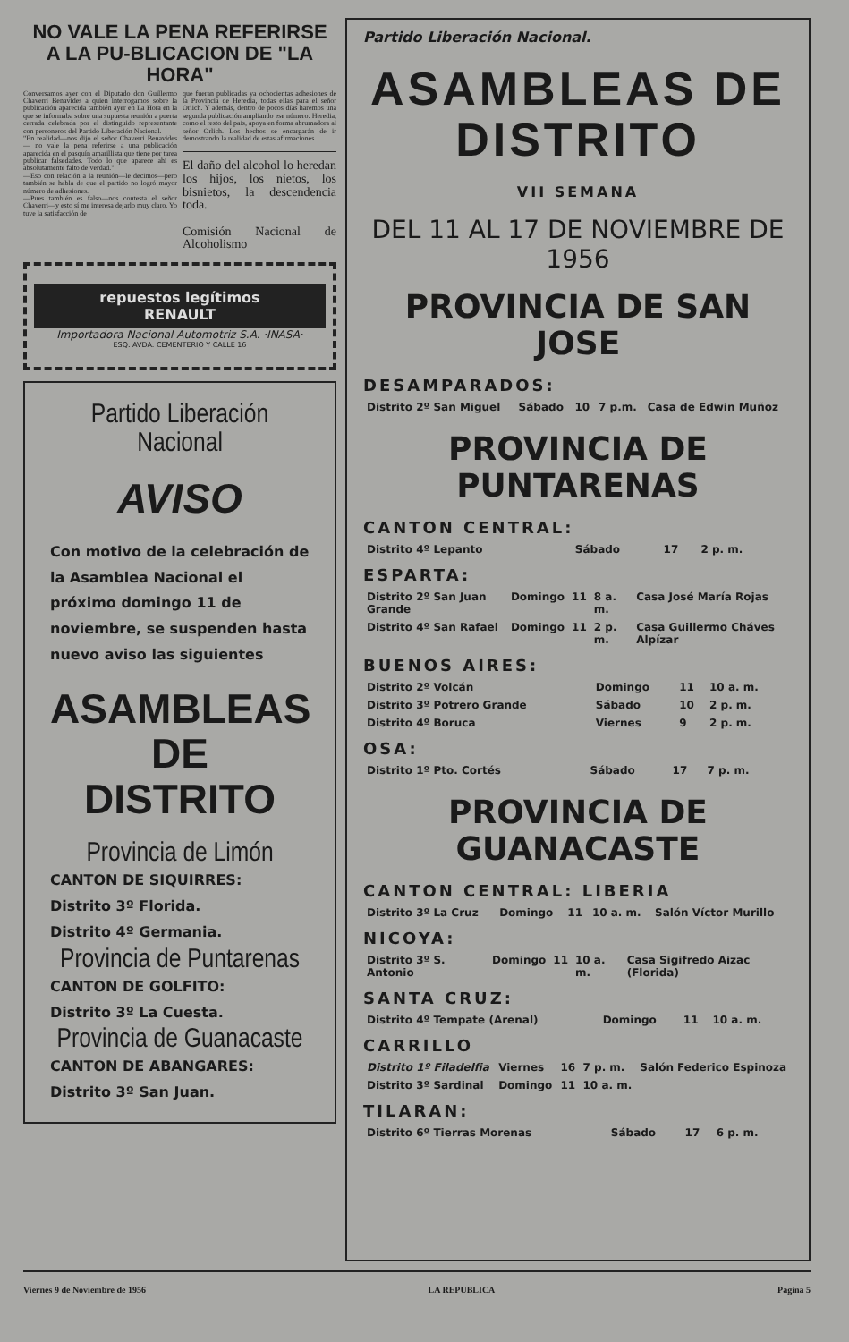NO VALE LA PENA REFERIRSE A LA PU-BLICACION DE "LA HORA"
Conversamos ayer con el Diputado don Guillermo Chaverri Benavides a quien interrogamos sobre la publicación aparecida también ayer en La Hora en la que se informaba sobre una supuesta reunión a puerta cerrada celebrada por el distinguido representante con personeros del Partido Liberación Nacional.
"En realidad—nos dijo el señor Chaverri Benavides— no vale la pena referirse a una publicación aparecida en el pasquín amarillista que tiene por tarea publicar falsedades. Todo lo que aparece ahí es absolutamente falto de verdad."
—Eso con relación a la reunión—le decimos—pero también se habla de que el partido no logró mayor número de adhesiones.
—Pues también es falso—nos contesta el señor Chaverri—y esto sí me interesa dejarlo muy claro. Yo tuve la satisfacción de
que fueran publicadas ya ochocientas adhesiones de la Provincia de Heredia, todas ellas para el señor Orlich. Y además, dentro de pocos días haremos una segunda publicación ampliando ese número. Heredia, como el resto del país, apoya en forma abrumadora al señor Orlich. Los hechos se encargarán de ir demostrando la realidad de estas afirmaciones.
El daño del alcohol lo heredan los hijos, los nietos, los bisnietos, la descendencia toda.
Comisión Nacional de Alcoholismo
repuestos legítimos
RENAULT
Importadora Nacional Automotriz S.A. ·INASA·
ESQ. AVDA. CEMENTERIO Y CALLE 16
Partido Liberación Nacional
AVISO
Con motivo de la celebración de la Asamblea Nacional el próximo domingo 11 de noviembre, se suspenden hasta nuevo aviso las siguientes
ASAMBLEAS DE DISTRITO
Provincia de Limón
CANTON DE SIQUIRRES:
Distrito 3º Florida.
Distrito 4º Germania.
Provincia de Puntarenas
CANTON DE GOLFITO:
Distrito 3º La Cuesta.
Provincia de Guanacaste
CANTON DE ABANGARES:
Distrito 3º San Juan.
Partido Liberación Nacional.
ASAMBLEAS DE DISTRITO
VII SEMANA
DEL 11 AL 17 DE NOVIEMBRE DE 1956
PROVINCIA DE SAN JOSE
DESAMPARADOS:
| Distrito 2º San Miguel | Sábado | 10 | 7 p.m. | Casa de Edwin Muñoz |
PROVINCIA DE PUNTARENAS
CANTON CENTRAL:
| Distrito 4º Lepanto | Sábado | 17 | 2 p. m. | |
ESPARTA:
| Distrito 2º San Juan Grande | Domingo | 11 | 8 a. m. | Casa José María Rojas |
| Distrito 4º San Rafael | Domingo | 11 | 2 p. m. | Casa Guillermo Cháves Alpízar |
BUENOS AIRES:
| Distrito 2º Volcán | Domingo | 11 | 10 a. m. | |
| Distrito 3º Potrero Grande | Sábado | 10 | 2 p. m. | |
| Distrito 4º Boruca | Viernes | 9 | 2 p. m. | |
OSA:
| Distrito 1º Pto. Cortés | Sábado | 17 | 7 p. m. | |
PROVINCIA DE GUANACASTE
CANTON CENTRAL: LIBERIA
| Distrito 3º La Cruz | Domingo | 11 | 10 a. m. | Salón Víctor Murillo |
NICOYA:
| Distrito 3º S. Antonio | Domingo | 11 | 10 a. m. | Casa Sigifredo Aizac (Florida) |
SANTA CRUZ:
| Distrito 4º Tempate (Arenal) | Domingo | 11 | 10 a. m. | |
CARRILLO
| Distrito 1º Filadelfia | Viernes | 16 | 7 p. m. | Salón Federico Espinoza |
| Distrito 3º Sardinal | Domingo | 11 | 10 a. m. | |
TILARAN:
| Distrito 6º Tierras Morenas | Sábado | 17 | 6 p. m. | |
Viernes 9 de Noviembre de 1956 LA REPUBLICA Página 5